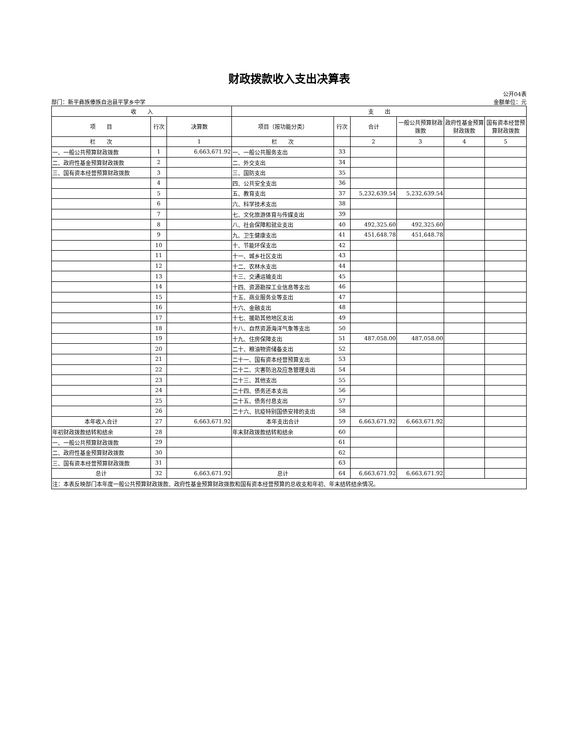财政拨款收入支出决算表
部门：新平彝族傣族自治县平掌乡中学 公开04表
金额单位：元
| 收 入 | | | 支 出 | | | | | |
| --- | --- | --- | --- | --- | --- | --- | --- | --- |
| 项 目 | 行次 | 决算数 | 项目（按功能分类） | 行次 | 合计 | 一般公共预算财政拨款 | 政府性基金预算财政拨款 | 国有资本经营预算财政拨款 |
| 栏 次 | | 1 | 栏 次 | | 2 | 3 | 4 | 5 |
| 一、一般公共预算财政拨款 | 1 | 6,663,671.92 | 一、一般公共服务支出 | 33 | | | | |
| 二、政府性基金预算财政拨款 | 2 | | 二、外交支出 | 34 | | | | |
| 三、国有资本经营预算财政拨款 | 3 | | 三、国防支出 | 35 | | | | |
| | 4 | | 四、公共安全支出 | 36 | | | | |
| | 5 | | 五、教育支出 | 37 | 5,232,639.54 | 5,232,639.54 | | |
| | 6 | | 六、科学技术支出 | 38 | | | | |
| | 7 | | 七、文化旅游体育与传媒支出 | 39 | | | | |
| | 8 | | 八、社会保障和就业支出 | 40 | 492,325.60 | 492,325.60 | | |
| | 9 | | 九、卫生健康支出 | 41 | 451,648.78 | 451,648.78 | | |
| | 10 | | 十、节能环保支出 | 42 | | | | |
| | 11 | | 十一、城乡社区支出 | 43 | | | | |
| | 12 | | 十二、农林水支出 | 44 | | | | |
| | 13 | | 十三、交通运输支出 | 45 | | | | |
| | 14 | | 十四、资源勘探工业信息等支出 | 46 | | | | |
| | 15 | | 十五、商业服务业等支出 | 47 | | | | |
| | 16 | | 十六、金融支出 | 48 | | | | |
| | 17 | | 十七、援助其他地区支出 | 49 | | | | |
| | 18 | | 十八、自然资源海洋气象等支出 | 50 | | | | |
| | 19 | | 十九、住房保障支出 | 51 | 487,058.00 | 487,058.00 | | |
| | 20 | | 二十、粮油物资储备支出 | 52 | | | | |
| | 21 | | 二十一、国有资本经营预算支出 | 53 | | | | |
| | 22 | | 二十二、灾害防治及应急管理支出 | 54 | | | | |
| | 23 | | 二十三、其他支出 | 55 | | | | |
| | 24 | | 二十四、债务还本支出 | 56 | | | | |
| | 25 | | 二十五、债务付息支出 | 57 | | | | |
| | 26 | | 二十六、抗疫特别国债安排的支出 | 58 | | | | |
| 本年收入合计 | 27 | 6,663,671.92 | 本年支出合计 | 59 | 6,663,671.92 | 6,663,671.92 | | |
| 年初财政拨款结转和结余 | 28 | | 年末财政拨款结转和结余 | 60 | | | | |
| 一、一般公共预算财政拨款 | 29 | | | 61 | | | | |
| 二、政府性基金预算财政拨款 | 30 | | | 62 | | | | |
| 三、国有资本经营预算财政拨款 | 31 | | | 63 | | | | |
| 总计 | 32 | 6,663,671.92 | 总计 | 64 | 6,663,671.92 | 6,663,671.92 | | |
| 注：本表反映部门本年度一般公共预算财政拨款、政府性基金预算财政拨款和国有资本经营预算的总收支和年初、年末结转结余情况。 | | | | | | | | |